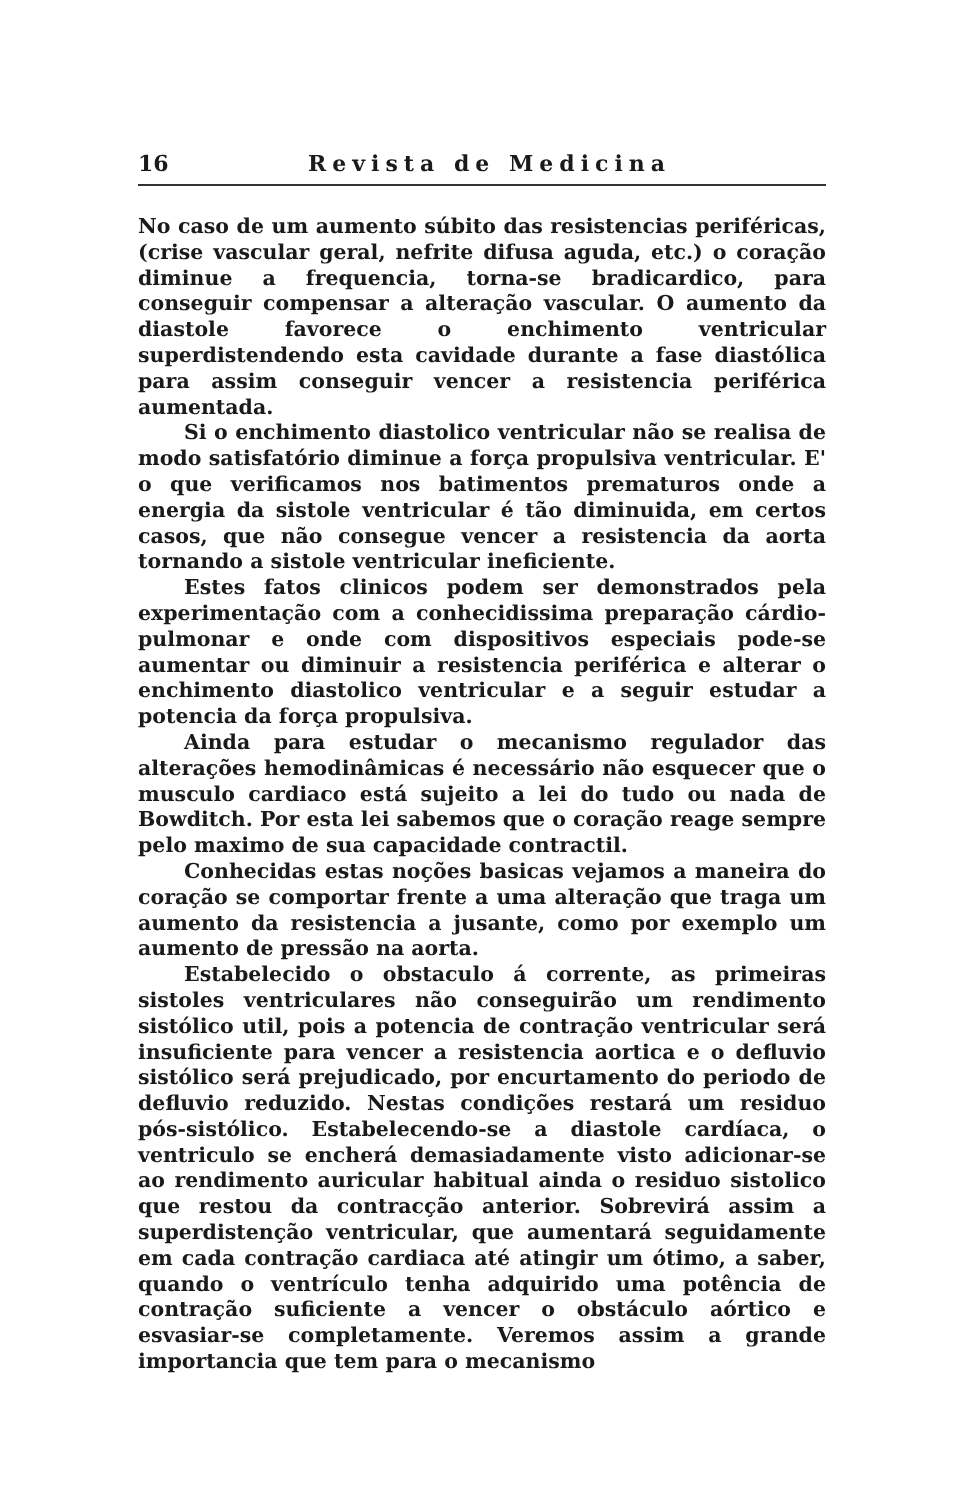16 Revista de Medicina
No caso de um aumento súbito das resistencias periféricas, (crise vascular geral, nefrite difusa aguda, etc.) o coração diminue a frequencia, torna-se bradicardico, para conseguir compensar a alteração vascular. O aumento da diastole favorece o enchimento ventricular superdistendendo esta cavidade durante a fase diastólica para assim conseguir vencer a resistencia periférica aumentada.
Si o enchimento diastolico ventricular não se realisa de modo satisfatório diminue a força propulsiva ventricular. E' o que verificamos nos batimentos prematuros onde a energia da sistole ventricular é tão diminuida, em certos casos, que não consegue vencer a resistencia da aorta tornando a sistole ventricular ineficiente.
Estes fatos clinicos podem ser demonstrados pela experimentação com a conhecidissima preparação cárdio- pulmonar e onde com dispositivos especiais pode-se aumentar ou diminuir a resistencia periférica e alterar o enchimento diastolico ventricular e a seguir estudar a potencia da força propulsiva.
Ainda para estudar o mecanismo regulador das alterações hemodinâmicas é necessário não esquecer que o musculo cardiaco está sujeito a lei do tudo ou nada de Bowditch. Por esta lei sabemos que o coração reage sempre pelo maximo de sua capacidade contractil.
Conhecidas estas noções basicas vejamos a maneira do coração se comportar frente a uma alteração que traga um aumento da resistencia a jusante, como por exemplo um aumento de pressão na aorta.
Estabelecido o obstaculo á corrente, as primeiras sistoles ventriculares não conseguirão um rendimento sistólico util, pois a potencia de contração ventricular será insuficiente para vencer a resistencia aortica e o defluvio sistólico será prejudicado, por encurtamento do periodo de defluvio reduzido. Nestas condições restará um residuo pós-sistólico. Estabelecendo-se a diastole cardíaca, o ventriculo se encherá demasiadamente visto adicionar-se ao rendimento auricular habitual ainda o residuo sistolico que restou da contracção anterior. Sobrevirá assim a superdistenção ventricular, que aumentará seguidamente em cada contração cardiaca até atingir um ótimo, a saber, quando o ventrículo tenha adquirido uma potência de contração suficiente a vencer o obstáculo aórtico e esvasiar-se completamente. Veremos assim a grande importancia que tem para o mecanismo